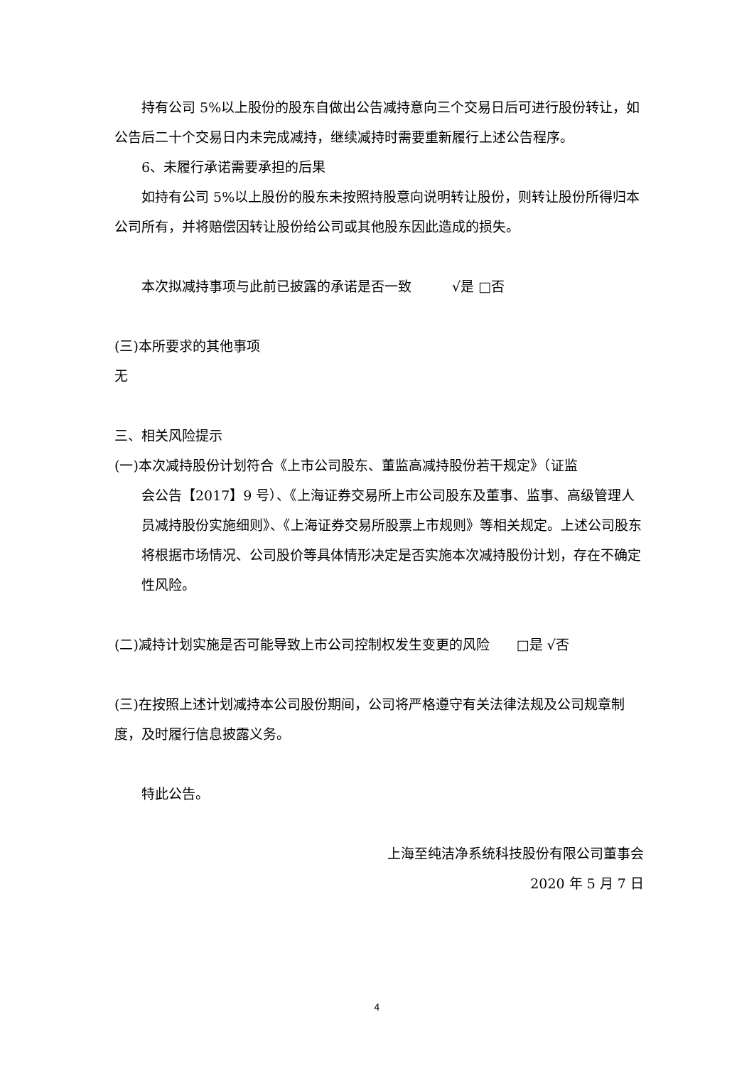持有公司 5%以上股份的股东自做出公告减持意向三个交易日后可进行股份转让，如公告后二十个交易日内未完成减持，继续减持时需要重新履行上述公告程序。
6、未履行承诺需要承担的后果
如持有公司 5%以上股份的股东未按照持股意向说明转让股份，则转让股份所得归本公司所有，并将赔偿因转让股份给公司或其他股东因此造成的损失。
本次拟减持事项与此前已披露的承诺是否一致   √是 □否
(三)本所要求的其他事项
无
三、相关风险提示
(一)本次减持股份计划符合《上市公司股东、董监高减持股份若干规定》（证监
会公告【2017】9 号）、《上海证券交易所上市公司股东及董事、监事、高级管理人员减持股份实施细则》、《上海证券交易所股票上市规则》等相关规定。上述公司股东将根据市场情况、公司股价等具体情形决定是否实施本次减持股份计划，存在不确定性风险。
(二)减持计划实施是否可能导致上市公司控制权发生变更的风险  □是 √否
(三)在按照上述计划减持本公司股份期间，公司将严格遵守有关法律法规及公司规章制度，及时履行信息披露义务。
特此公告。
上海至纯洁净系统科技股份有限公司董事会
2020 年 5 月 7 日
4